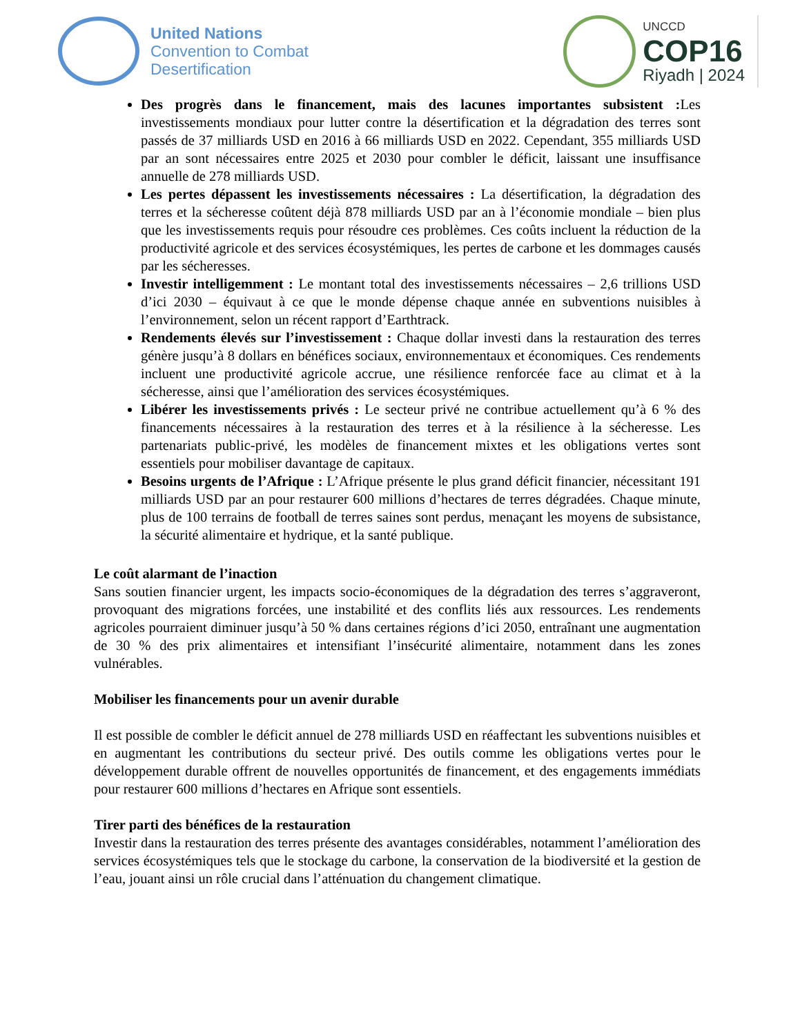United Nations
Convention to Combat
Desertification
UNCCD
COP16
Riyadh | 2024
Des progrès dans le financement, mais des lacunes importantes subsistent : Les investissements mondiaux pour lutter contre la désertification et la dégradation des terres sont passés de 37 milliards USD en 2016 à 66 milliards USD en 2022. Cependant, 355 milliards USD par an sont nécessaires entre 2025 et 2030 pour combler le déficit, laissant une insuffisance annuelle de 278 milliards USD.
Les pertes dépassent les investissements nécessaires : La désertification, la dégradation des terres et la sécheresse coûtent déjà 878 milliards USD par an à l’économie mondiale – bien plus que les investissements requis pour résoudre ces problèmes. Ces coûts incluent la réduction de la productivité agricole et des services écosystémiques, les pertes de carbone et les dommages causés par les sécheresses.
Investir intelligemment : Le montant total des investissements nécessaires – 2,6 trillions USD d’ici 2030 – équivaut à ce que le monde dépense chaque année en subventions nuisibles à l’environnement, selon un récent rapport d’Earthtrack.
Rendements élevés sur l’investissement : Chaque dollar investi dans la restauration des terres génère jusqu’à 8 dollars en bénéfices sociaux, environnementaux et économiques. Ces rendements incluent une productivité agricole accrue, une résilience renforcée face au climat et à la sécheresse, ainsi que l’amélioration des services écosystémiques.
Libérer les investissements privés : Le secteur privé ne contribue actuellement qu’à 6 % des financements nécessaires à la restauration des terres et à la résilience à la sécheresse. Les partenariats public-privé, les modèles de financement mixtes et les obligations vertes sont essentiels pour mobiliser davantage de capitaux.
Besoins urgents de l’Afrique : L’Afrique présente le plus grand déficit financier, nécessitant 191 milliards USD par an pour restaurer 600 millions d’hectares de terres dégradées. Chaque minute, plus de 100 terrains de football de terres saines sont perdus, menaçant les moyens de subsistance, la sécurité alimentaire et hydrique, et la santé publique.
Le coût alarmant de l’inaction
Sans soutien financier urgent, les impacts socio-économiques de la dégradation des terres s’aggraveront, provoquant des migrations forcées, une instabilité et des conflits liés aux ressources. Les rendements agricoles pourraient diminuer jusqu’à 50 % dans certaines régions d’ici 2050, entraînant une augmentation de 30 % des prix alimentaires et intensifiant l’insécurité alimentaire, notamment dans les zones vulnérables.
Mobiliser les financements pour un avenir durable
Il est possible de combler le déficit annuel de 278 milliards USD en réaffectant les subventions nuisibles et en augmentant les contributions du secteur privé. Des outils comme les obligations vertes pour le développement durable offrent de nouvelles opportunités de financement, et des engagements immédiats pour restaurer 600 millions d’hectares en Afrique sont essentiels.
Tirer parti des bénéfices de la restauration
Investir dans la restauration des terres présente des avantages considérables, notamment l’amélioration des services écosystémiques tels que le stockage du carbone, la conservation de la biodiversité et la gestion de l’eau, jouant ainsi un rôle crucial dans l’atténuation du changement climatique.